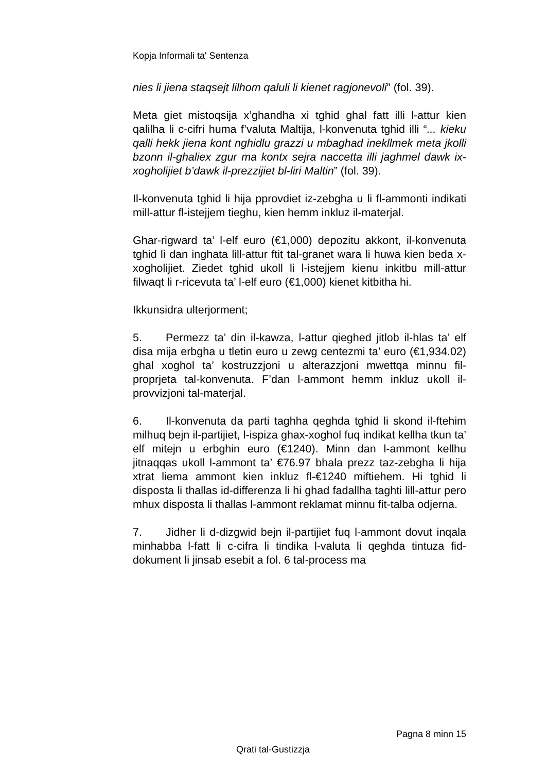Kopja Informali ta' Sentenza
nies li jiena staqsejt lilhom qaluli li kienet ragjonevoli” (fol. 39).
Meta giet mistoqsija x’ghandha xi tghid ghal fatt illi l-attur kien qalilha li c-cifri huma f’valuta Maltija, l-konvenuta tghid illi “... kieku qalli hekk jiena kont nghidlu grazzi u mbaghad inekllmek meta jkolli bzonn il-ghaliex zgur ma kontx sejra naccetta illi jaghmel dawk ix-xogholijiet b’dawk il-prezzijiet bl-liri Maltin” (fol. 39).
Il-konvenuta tghid li hija pprovdiet iz-zebgha u li fl-ammonti indikati mill-attur fl-istejjem tieghu, kien hemm inkluz il-materjal.
Ghar-rigward ta’ l-elf euro (€1,000) depozitu akkont, il-konvenuta tghid li dan inghata lill-attur ftit tal-granet wara li huwa kien beda x-xogholijiet. Ziedet tghid ukoll li l-istejjem kienu inkitbu mill-attur filwaqt li r-ricevuta ta’ l-elf euro (€1,000) kienet kitbitha hi.
Ikkunsidra ulterjorment;
5. Permezz ta’ din il-kawza, l-attur qieghed jitlob il-hlas ta’ elf disa mija erbgha u tletin euro u zewg centezmi ta’ euro (€1,934.02) ghal xoghol ta’ kostruzzjoni u alterazzjoni mwettqa minnu fil-proprjeta tal-konvenuta. F’dan l-ammont hemm inkluz ukoll il-provvizjoni tal-materjal.
6. Il-konvenuta da parti taghha qeghda tghid li skond il-ftehim milhuq bejn il-partijiet, l-ispiza ghax-xoghol fuq indikat kellha tkun ta’ elf mitejn u erbghin euro (€1240). Minn dan l-ammont kellhu jitnaqqas ukoll l-ammont ta’ €76.97 bhala prezz taz-zebgha li hija xtrat liema ammont kien inkluz fl-€1240 miftiehem. Hi tghid li disposta li thallas id-differenza li hi ghad fadallha taghti lill-attur pero mhux disposta li thallas l-ammont reklamat minnu fit-talba odjerna.
7. Jidher li d-dizgwid bejn il-partijiet fuq l-ammont dovut inqala minhabba l-fatt li c-cifra li tindika l-valuta li qeghda tintuza fid-dokument li jinsab esebit a fol. 6 tal-process ma
Pagna 8 minn 15
Qrati tal-Gustizzja